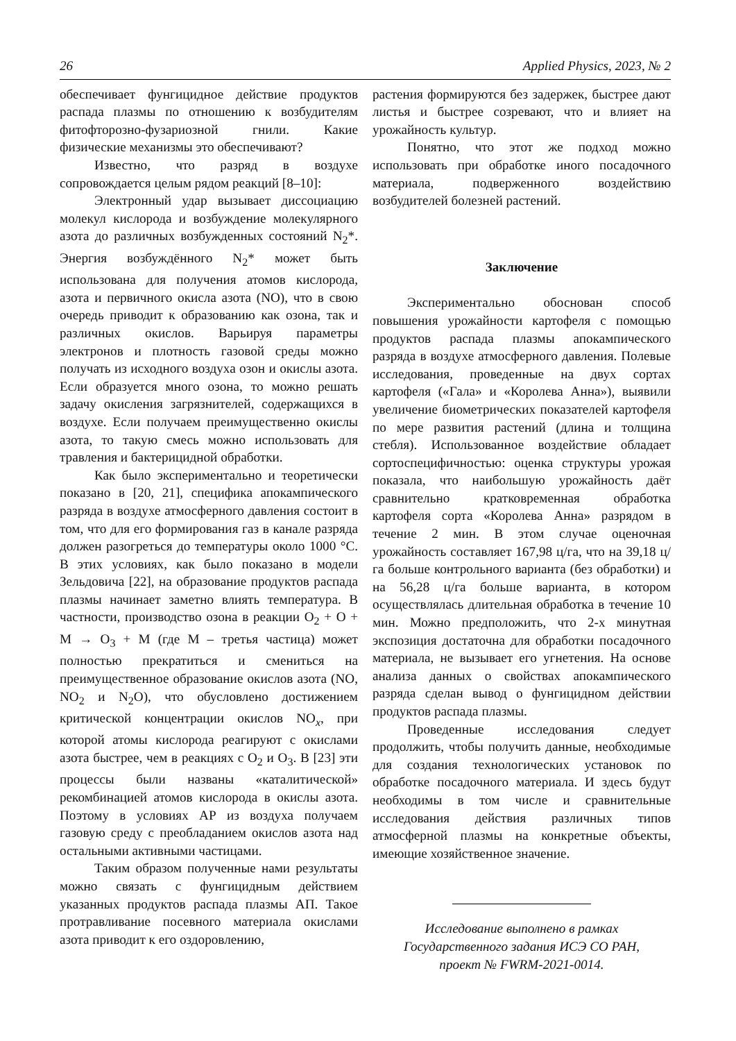26 Applied Physics, 2023, № 2
обеспечивает фунгицидное действие продуктов распада плазмы по отношению к возбудителям фитофторозно-фузариозной гнили. Какие физические механизмы это обеспечивают?
Известно, что разряд в воздухе сопровождается целым рядом реакций [8–10]:
Электронный удар вызывает диссоциацию молекул кислорода и возбуждение молекулярного азота до различных возбужденных состояний N<sub>2</sub>*. Энергия возбуждённого N<sub>2</sub>* может быть использована для получения атомов кислорода, азота и первичного окисла азота (NO), что в свою очередь приводит к образованию как озона, так и различных окислов. Варьируя параметры электронов и плотность газовой среды можно получать из исходного воздуха озон и окислы азота. Если образуется много озона, то можно решать задачу окисления загрязнителей, содержащихся в воздухе. Если получаем преимущественно окислы азота, то такую смесь можно использовать для травления и бактерицидной обработки.
Как было экспериментально и теоретически показано в [20, 21], специфика апокампического разряда в воздухе атмосферного давления состоит в том, что для его формирования газ в канале разряда должен разогреться до температуры около 1000 °C. В этих условиях, как было показано в модели Зельдовича [22], на образование продуктов распада плазмы начинает заметно влиять температура. В частности, производство озона в реакции O<sub>2</sub> + O + M → O<sub>3</sub> + M (где M – третья частица) может полностью прекратиться и смениться на преимущественное образование окислов азота (NO, NO<sub>2</sub> и N<sub>2</sub>O), что обусловлено достижением критической концентрации окислов NO<sub>x</sub>, при которой атомы кислорода реагируют с окислами азота быстрее, чем в реакциях с O<sub>2</sub> и O<sub>3</sub>. В [23] эти процессы были названы «каталитической» рекомбинацией атомов кислорода в окислы азота. Поэтому в условиях АР из воздуха получаем газовую среду с преобладанием окислов азота над остальными активными частицами.
Таким образом полученные нами результаты можно связать с фунгицидным действием указанных продуктов распада плазмы АП. Такое протравливание посевного материала окислами азота приводит к его оздоровлению,
растения формируются без задержек, быстрее дают листья и быстрее созревают, что и влияет на урожайность культур.
Понятно, что этот же подход можно использовать при обработке иного посадочного материала, подверженного воздействию возбудителей болезней растений.
Заключение
Экспериментально обоснован способ повышения урожайности картофеля с помощью продуктов распада плазмы апокампического разряда в воздухе атмосферного давления. Полевые исследования, проведенные на двух сортах картофеля («Гала» и «Королева Анна»), выявили увеличение биометрических показателей картофеля по мере развития растений (длина и толщина стебля). Использованное воздействие обладает сортоспецифичностью: оценка структуры урожая показала, что наибольшую урожайность даёт сравнительно кратковременная обработка картофеля сорта «Королева Анна» разрядом в течение 2 мин. В этом случае оценочная урожайность составляет 167,98 ц/га, что на 39,18 ц/га больше контрольного варианта (без обработки) и на 56,28 ц/га больше варианта, в котором осуществлялась длительная обработка в течение 10 мин. Можно предположить, что 2-х минутная экспозиция достаточна для обработки посадочного материала, не вызывает его угнетения. На основе анализа данных о свойствах апокампического разряда сделан вывод о фунгицидном действии продуктов распада плазмы.
Проведенные исследования следует продолжить, чтобы получить данные, необходимые для создания технологических установок по обработке посадочного материала. И здесь будут необходимы в том числе и сравнительные исследования действия различных типов атмосферной плазмы на конкретные объекты, имеющие хозяйственное значение.
Исследование выполнено в рамках
Государственного задания ИСЭ СО РАН,
проект № FWRM-2021-0014.